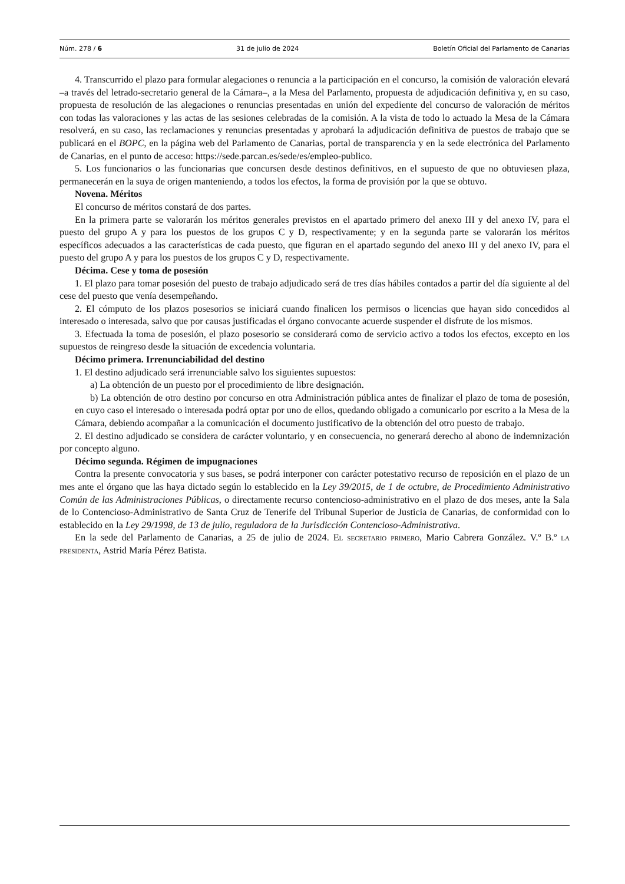Núm. 278 / 6 31 de julio de 2024 Boletín Oficial del Parlamento de Canarias
4. Transcurrido el plazo para formular alegaciones o renuncia a la participación en el concurso, la comisión de valoración elevará –a través del letrado-secretario general de la Cámara–, a la Mesa del Parlamento, propuesta de adjudicación definitiva y, en su caso, propuesta de resolución de las alegaciones o renuncias presentadas en unión del expediente del concurso de valoración de méritos con todas las valoraciones y las actas de las sesiones celebradas de la comisión. A la vista de todo lo actuado la Mesa de la Cámara resolverá, en su caso, las reclamaciones y renuncias presentadas y aprobará la adjudicación definitiva de puestos de trabajo que se publicará en el BOPC, en la página web del Parlamento de Canarias, portal de transparencia y en la sede electrónica del Parlamento de Canarias, en el punto de acceso: https://sede.parcan.es/sede/es/empleo-publico.
5. Los funcionarios o las funcionarias que concursen desde destinos definitivos, en el supuesto de que no obtuviesen plaza, permanecerán en la suya de origen manteniendo, a todos los efectos, la forma de provisión por la que se obtuvo.
Novena. Méritos
El concurso de méritos constará de dos partes.
En la primera parte se valorarán los méritos generales previstos en el apartado primero del anexo III y del anexo IV, para el puesto del grupo A y para los puestos de los grupos C y D, respectivamente; y en la segunda parte se valorarán los méritos específicos adecuados a las características de cada puesto, que figuran en el apartado segundo del anexo III y del anexo IV, para el puesto del grupo A y para los puestos de los grupos C y D, respectivamente.
Décima. Cese y toma de posesión
1. El plazo para tomar posesión del puesto de trabajo adjudicado será de tres días hábiles contados a partir del día siguiente al del cese del puesto que venía desempeñando.
2. El cómputo de los plazos posesorios se iniciará cuando finalicen los permisos o licencias que hayan sido concedidos al interesado o interesada, salvo que por causas justificadas el órgano convocante acuerde suspender el disfrute de los mismos.
3. Efectuada la toma de posesión, el plazo posesorio se considerará como de servicio activo a todos los efectos, excepto en los supuestos de reingreso desde la situación de excedencia voluntaria.
Décimo primera. Irrenunciabilidad del destino
1. El destino adjudicado será irrenunciable salvo los siguientes supuestos:
a) La obtención de un puesto por el procedimiento de libre designación.
b) La obtención de otro destino por concurso en otra Administración pública antes de finalizar el plazo de toma de posesión, en cuyo caso el interesado o interesada podrá optar por uno de ellos, quedando obligado a comunicarlo por escrito a la Mesa de la Cámara, debiendo acompañar a la comunicación el documento justificativo de la obtención del otro puesto de trabajo.
2. El destino adjudicado se considera de carácter voluntario, y en consecuencia, no generará derecho al abono de indemnización por concepto alguno.
Décimo segunda. Régimen de impugnaciones
Contra la presente convocatoria y sus bases, se podrá interponer con carácter potestativo recurso de reposición en el plazo de un mes ante el órgano que las haya dictado según lo establecido en la Ley 39/2015, de 1 de octubre, de Procedimiento Administrativo Común de las Administraciones Públicas, o directamente recurso contencioso-administrativo en el plazo de dos meses, ante la Sala de lo Contencioso-Administrativo de Santa Cruz de Tenerife del Tribunal Superior de Justicia de Canarias, de conformidad con lo establecido en la Ley 29/1998, de 13 de julio, reguladora de la Jurisdicción Contencioso-Administrativa.
En la sede del Parlamento de Canarias, a 25 de julio de 2024. El secretario primero, Mario Cabrera González. V.º B.º la presidenta, Astrid María Pérez Batista.